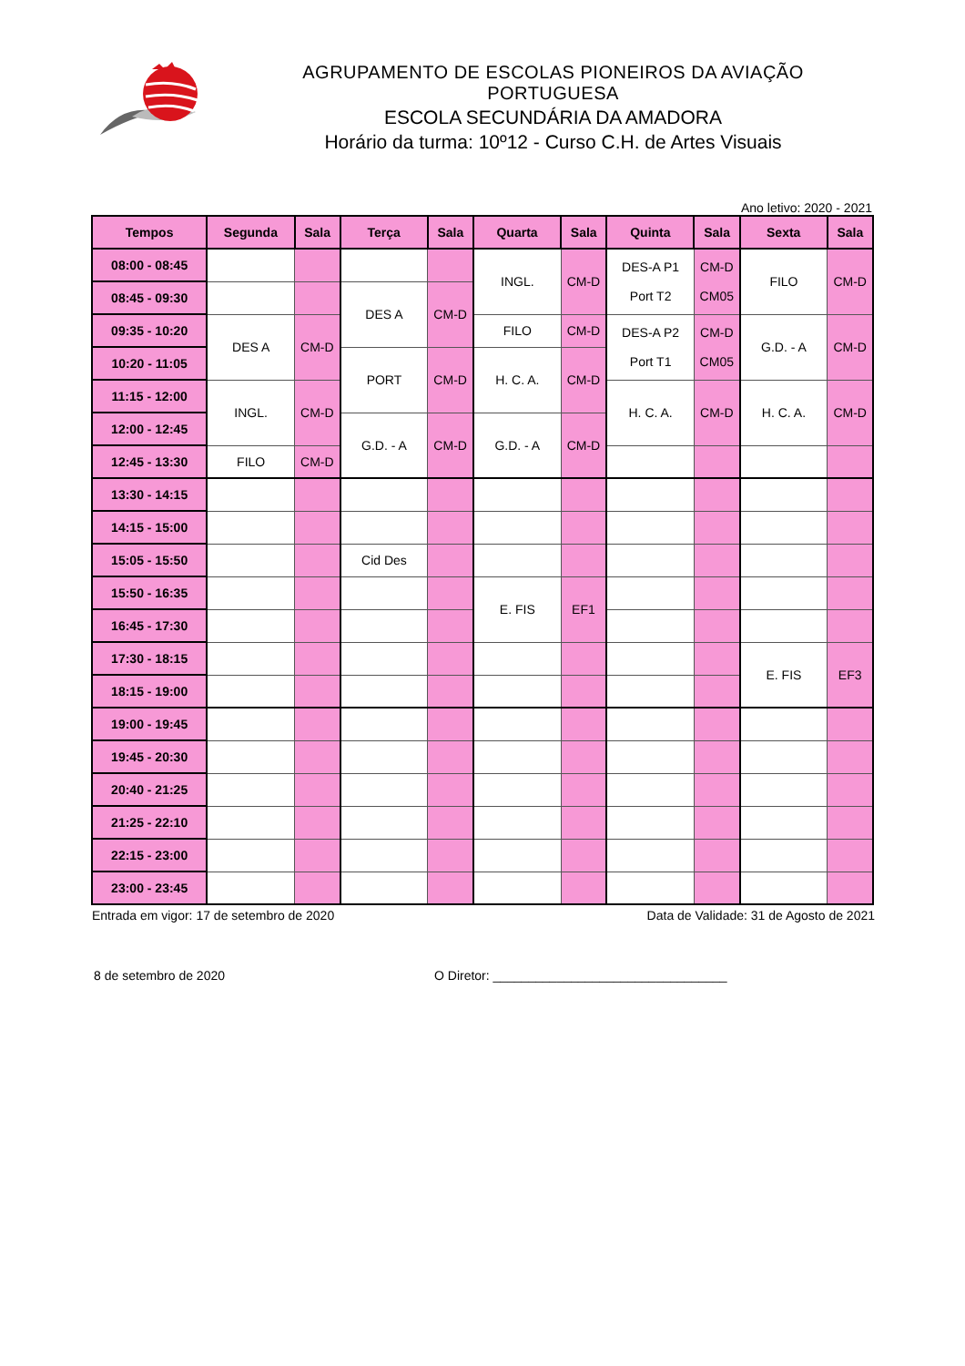AGRUPAMENTO DE ESCOLAS PIONEIROS DA AVIAÇÃO PORTUGUESA
ESCOLA SECUNDÁRIA DA AMADORA
Horário da turma: 10º12 - Curso C.H. de Artes Visuais
Ano letivo: 2020 - 2021
| Tempos | Segunda | Sala | Terça | Sala | Quarta | Sala | Quinta | Sala | Sexta | Sala |
| --- | --- | --- | --- | --- | --- | --- | --- | --- | --- | --- |
| 08:00 - 08:45 | | | | | INGL. | CM-D | DES-A P1 Port T2 | CM-D CM05 | FILO | CM-D |
| 08:45 - 09:30 | | | DES A | CM-D | | | | | | |
| 09:35 - 10:20 | DES A | CM-D | | | FILO | CM-D | DES-A P2 Port T1 | CM-D CM05 | G.D. - A | CM-D |
| 10:20 - 11:05 | | | PORT | CM-D | H. C. A. | CM-D | | | | |
| 11:15 - 12:00 | INGL. | CM-D | | | | | H. C. A. | CM-D | H. C. A. | CM-D |
| 12:00 - 12:45 | | | G.D. - A | CM-D | G.D. - A | CM-D | | | | |
| 12:45 - 13:30 | FILO | CM-D | | | | | | | | |
| 13:30 - 14:15 | | | | | | | | | | |
| 14:15 - 15:00 | | | | | | | | | | |
| 15:05 - 15:50 | | | Cid Des | | | | | | | |
| 15:50 - 16:35 | | | | | E. FIS | EF1 | | | | |
| 16:45 - 17:30 | | | | | | | | | | |
| 17:30 - 18:15 | | | | | | | | | E. FIS | EF3 |
| 18:15 - 19:00 | | | | | | | | | | |
| 19:00 - 19:45 | | | | | | | | | | |
| 19:45 - 20:30 | | | | | | | | | | |
| 20:40 - 21:25 | | | | | | | | | | |
| 21:25 - 22:10 | | | | | | | | | | |
| 22:15 - 23:00 | | | | | | | | | | |
| 23:00 - 23:45 | | | | | | | | | | |
Entrada em vigor: 17 de setembro de 2020
Data de Validade: 31 de Agosto de 2021
8 de setembro de 2020 O Diretor: _________________________________